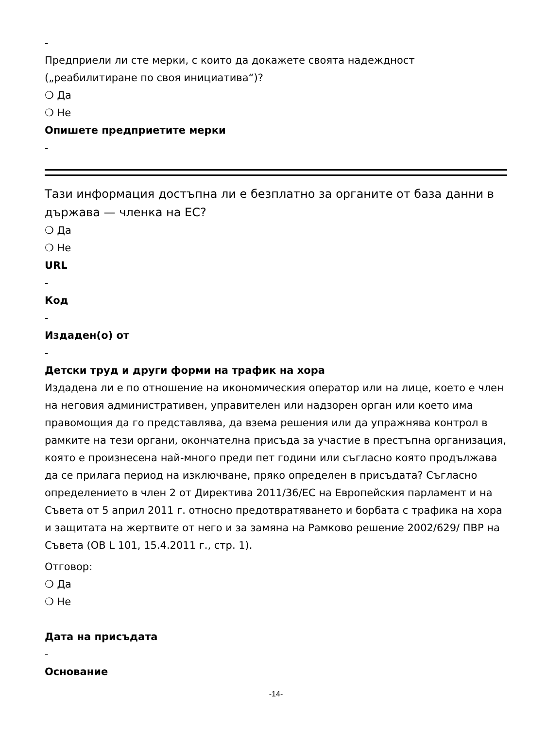-
Предприели ли сте мерки, с които да докажете своята надеждност („реабилитиране по своя инициатива“)?
❍ Да
❍ Не
Опишете предприетите мерки
-
Тази информация достъпна ли е безплатно за органите от база данни в държава — членка на ЕС?
❍ Да
❍ Не
URL
-
Код
-
Издаден(о) от
-
Детски труд и други форми на трафик на хора
Издадена ли е по отношение на икономическия оператор или на лице, което е член на неговия административен, управителен или надзорен орган или което има правомощия да го представлява, да взема решения или да упражнява контрол в рамките на тези органи, окончателна присъда за участие в престъпна организация, която е произнесена най-много преди пет години или съгласно която продължава да се прилага период на изключване, пряко определен в присъдата? Съгласно определението в член 2 от Директива 2011/36/ЕС на Европейския парламент и на Съвета от 5 април 2011 г. относно предотвратяването и борбата с трафика на хора и защитата на жертвите от него и за замяна на Рамково решение 2002/629/ ПВР на Съвета (ОВ L 101, 15.4.2011 г., стр. 1).
Отговор:
❍ Да
❍ Не
Дата на присъдата
-
Основание
-14-